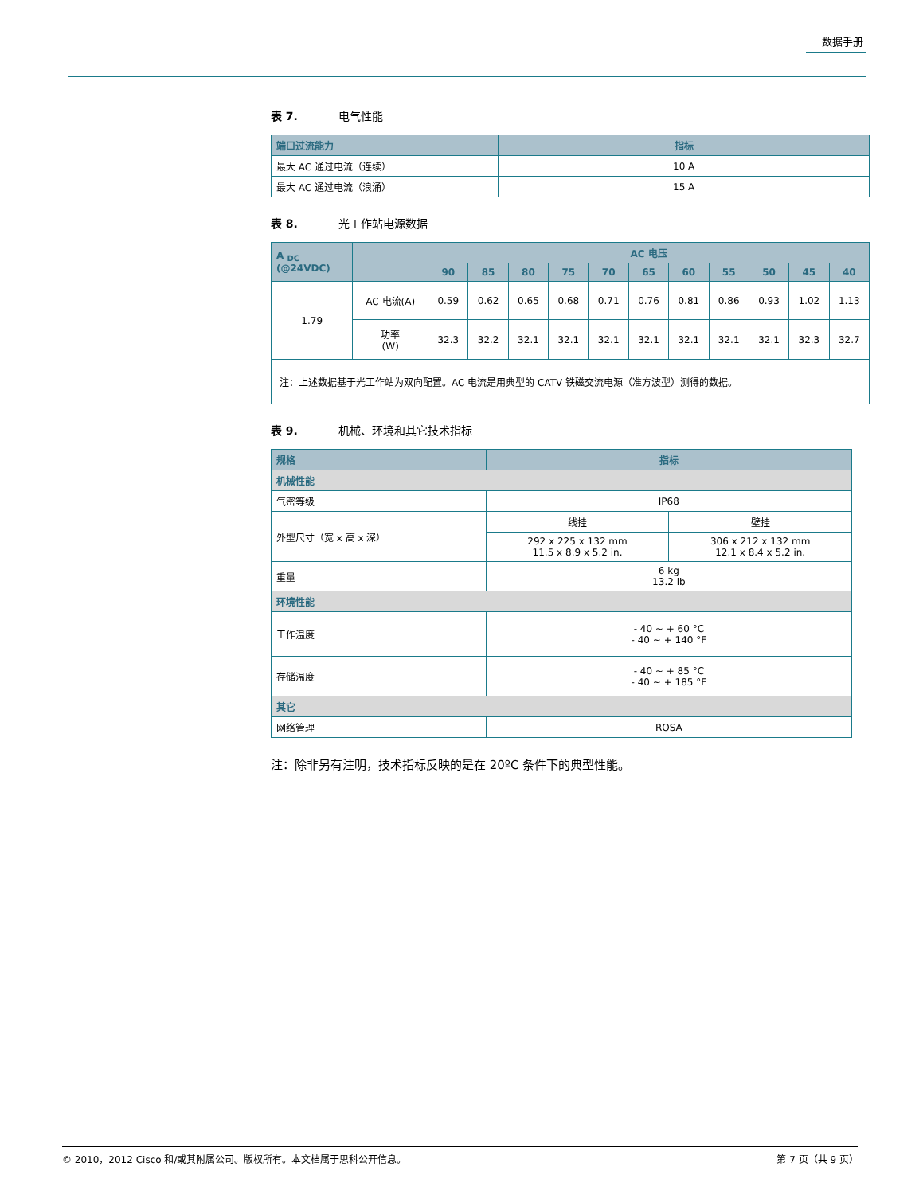数据手册
表 7. 电气性能
| 端口过流能力 | 指标 |
| --- | --- |
| 最大 AC 通过电流（连续） | 10 A |
| 最大 AC 通过电流（浪涌） | 15 A |
表 8. 光工作站电源数据
| A <sub>DC</sub> (@24VDC) | | AC 电压 | | | | | | | | | | |
| --- | --- | --- | --- | --- | --- | --- | --- | --- | --- | --- | --- | --- |
| | | 90 | 85 | 80 | 75 | 70 | 65 | 60 | 55 | 50 | 45 | 40 |
| 1.79 | AC 电流(A) | 0.59 | 0.62 | 0.65 | 0.68 | 0.71 | 0.76 | 0.81 | 0.86 | 0.93 | 1.02 | 1.13 |
| | 功率 (W) | 32.3 | 32.2 | 32.1 | 32.1 | 32.1 | 32.1 | 32.1 | 32.1 | 32.1 | 32.3 | 32.7 |
| 注：上述数据基于光工作站为双向配置。AC 电流是用典型的 CATV 铁磁交流电源（准方波型）测得的数据。 | | | | | | | | | | | | |
表 9. 机械、环境和其它技术指标
| 规格 | 指标 | |
| --- | --- | --- |
| 机械性能 | | |
| 气密等级 | IP68 | |
| 外型尺寸（宽 x 高 x 深） | 线挂 | 壁挂 |
| | 292 x 225 x 132 mm 11.5 x 8.9 x 5.2 in. | 306 x 212 x 132 mm 12.1 x 8.4 x 5.2 in. |
| 重量 | 6 kg 13.2 lb | |
| 环境性能 | | |
| 工作温度 | - 40 ~ + 60 °C - 40 ~ + 140 °F | |
| 存储温度 | - 40 ~ + 85 °C - 40 ~ + 185 °F | |
| 其它 | | |
| 网络管理 | ROSA | |
注：除非另有注明，技术指标反映的是在 20ºC 条件下的典型性能。
© 2010，2012 Cisco 和/或其附属公司。版权所有。本文档属于思科公开信息。 第 7 页（共 9 页）